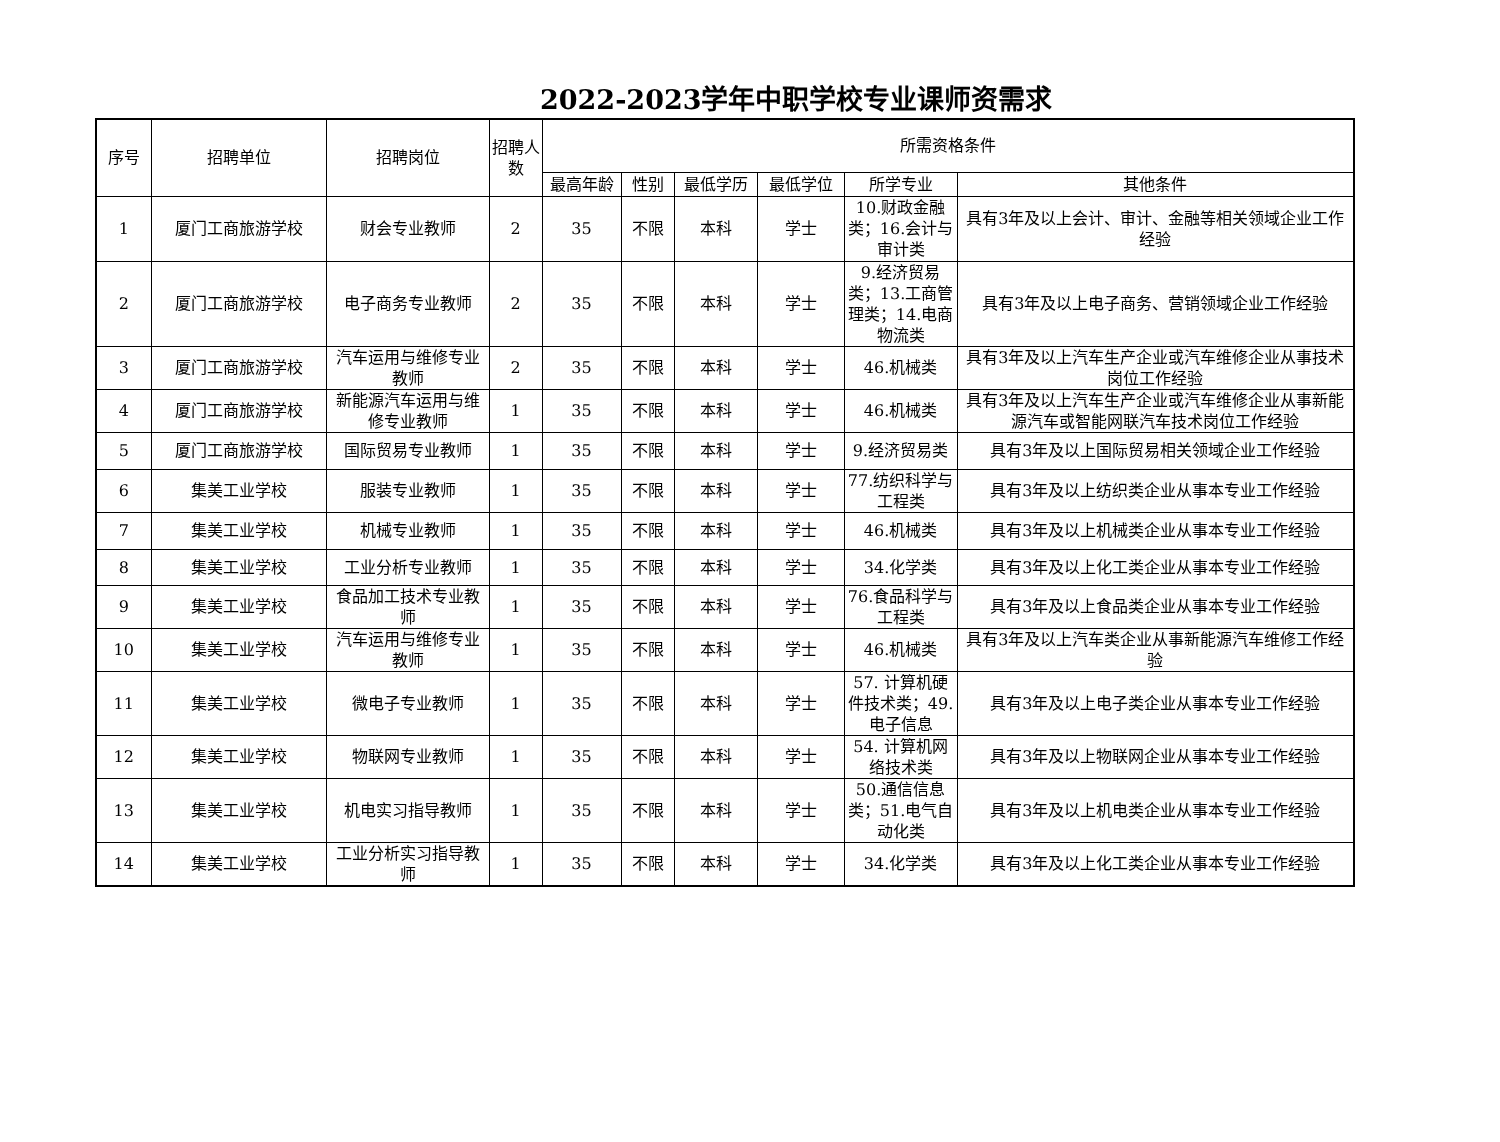2022-2023学年中职学校专业课师资需求
| 序号 | 招聘单位 | 招聘岗位 | 招聘人数 | 所需资格条件 | | | | | |
| --- | --- | --- | --- | --- | --- | --- | --- | --- | --- |
| | | | | 最高年龄 | 性别 | 最低学历 | 最低学位 | 所学专业 | 其他条件 |
| 1 | 厦门工商旅游学校 | 财会专业教师 | 2 | 35 | 不限 | 本科 | 学士 | 10.财政金融类；16.会计与审计类 | 具有3年及以上会计、审计、金融等相关领域企业工作经验 |
| 2 | 厦门工商旅游学校 | 电子商务专业教师 | 2 | 35 | 不限 | 本科 | 学士 | 9.经济贸易类；13.工商管理类；14.电商物流类 | 具有3年及以上电子商务、营销领域企业工作经验 |
| 3 | 厦门工商旅游学校 | 汽车运用与维修专业教师 | 2 | 35 | 不限 | 本科 | 学士 | 46.机械类 | 具有3年及以上汽车生产企业或汽车维修企业从事技术岗位工作经验 |
| 4 | 厦门工商旅游学校 | 新能源汽车运用与维修专业教师 | 1 | 35 | 不限 | 本科 | 学士 | 46.机械类 | 具有3年及以上汽车生产企业或汽车维修企业从事新能源汽车或智能网联汽车技术岗位工作经验 |
| 5 | 厦门工商旅游学校 | 国际贸易专业教师 | 1 | 35 | 不限 | 本科 | 学士 | 9.经济贸易类 | 具有3年及以上国际贸易相关领域企业工作经验 |
| 6 | 集美工业学校 | 服装专业教师 | 1 | 35 | 不限 | 本科 | 学士 | 77.纺织科学与工程类 | 具有3年及以上纺织类企业从事本专业工作经验 |
| 7 | 集美工业学校 | 机械专业教师 | 1 | 35 | 不限 | 本科 | 学士 | 46.机械类 | 具有3年及以上机械类企业从事本专业工作经验 |
| 8 | 集美工业学校 | 工业分析专业教师 | 1 | 35 | 不限 | 本科 | 学士 | 34.化学类 | 具有3年及以上化工类企业从事本专业工作经验 |
| 9 | 集美工业学校 | 食品加工技术专业教师 | 1 | 35 | 不限 | 本科 | 学士 | 76.食品科学与工程类 | 具有3年及以上食品类企业从事本专业工作经验 |
| 10 | 集美工业学校 | 汽车运用与维修专业教师 | 1 | 35 | 不限 | 本科 | 学士 | 46.机械类 | 具有3年及以上汽车类企业从事新能源汽车维修工作经验 |
| 11 | 集美工业学校 | 微电子专业教师 | 1 | 35 | 不限 | 本科 | 学士 | 57. 计算机硬件技术类；49.电子信息 | 具有3年及以上电子类企业从事本专业工作经验 |
| 12 | 集美工业学校 | 物联网专业教师 | 1 | 35 | 不限 | 本科 | 学士 | 54. 计算机网络技术类 | 具有3年及以上物联网企业从事本专业工作经验 |
| 13 | 集美工业学校 | 机电实习指导教师 | 1 | 35 | 不限 | 本科 | 学士 | 50.通信信息类；51.电气自动化类 | 具有3年及以上机电类企业从事本专业工作经验 |
| 14 | 集美工业学校 | 工业分析实习指导教师 | 1 | 35 | 不限 | 本科 | 学士 | 34.化学类 | 具有3年及以上化工类企业从事本专业工作经验 |